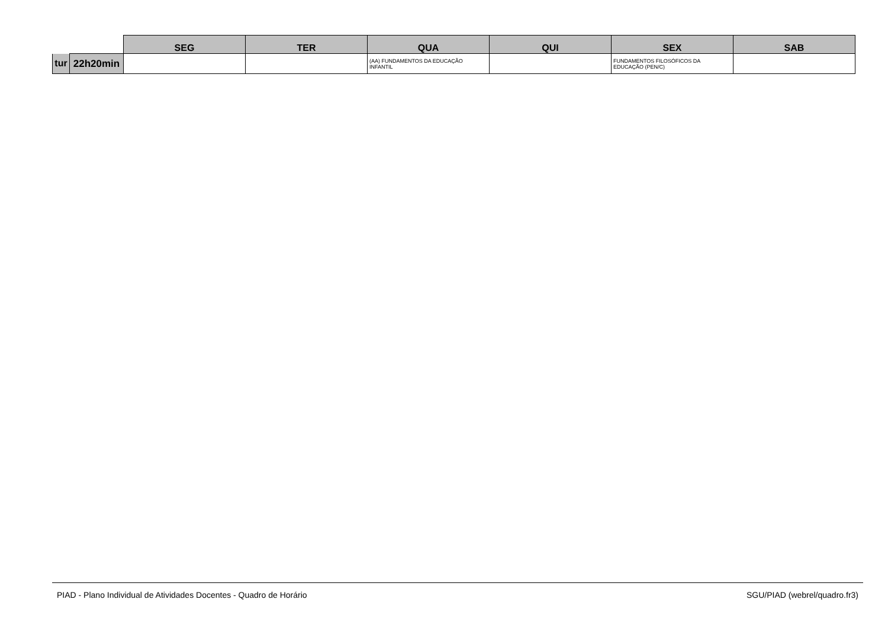| | | SEG | TER | QUA | QUI | SEX | SAB |
| --- | --- | --- | --- | --- | --- | --- | --- |
| tur | 22h20min | | | (AA) FUNDAMENTOS DA EDUCAÇÃO INFANTIL | | FUNDAMENTOS FILOSÓFICOS DA EDUCAÇÃO (PEN/C) | |
PIAD - Plano Individual de Atividades Docentes - Quadro de Horário SGU/PIAD (webrel/quadro.fr3)